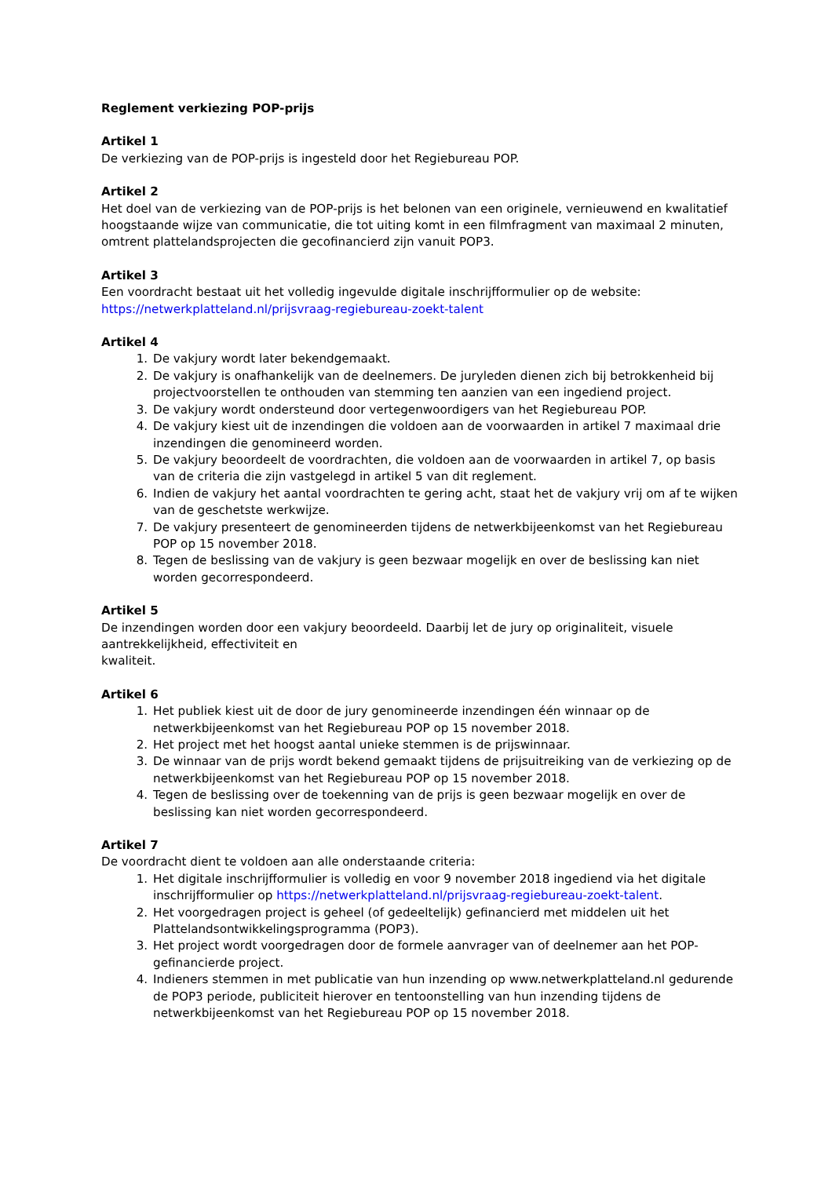Reglement verkiezing POP-prijs
Artikel 1
De verkiezing van de POP-prijs is ingesteld door het Regiebureau POP.
Artikel 2
Het doel van de verkiezing van de POP-prijs is het belonen van een originele, vernieuwend en kwalitatief hoogstaande wijze van communicatie, die tot uiting komt in een filmfragment van maximaal 2 minuten, omtrent plattelandsprojecten die gecofinancierd zijn vanuit POP3.
Artikel 3
Een voordracht bestaat uit het volledig ingevulde digitale inschrijfformulier op de website:
https://netwerkplatteland.nl/prijsvraag-regiebureau-zoekt-talent
Artikel 4
1. De vakjury wordt later bekendgemaakt.
2. De vakjury is onafhankelijk van de deelnemers. De juryleden dienen zich bij betrokkenheid bij projectvoorstellen te onthouden van stemming ten aanzien van een ingediend project.
3. De vakjury wordt ondersteund door vertegenwoordigers van het Regiebureau POP.
4. De vakjury kiest uit de inzendingen die voldoen aan de voorwaarden in artikel 7 maximaal drie inzendingen die genomineerd worden.
5. De vakjury beoordeelt de voordrachten, die voldoen aan de voorwaarden in artikel 7, op basis van de criteria die zijn vastgelegd in artikel 5 van dit reglement.
6. Indien de vakjury het aantal voordrachten te gering acht, staat het de vakjury vrij om af te wijken van de geschetste werkwijze.
7. De vakjury presenteert de genomineerden tijdens de netwerkbijeenkomst van het Regiebureau POP op 15 november 2018.
8. Tegen de beslissing van de vakjury is geen bezwaar mogelijk en over de beslissing kan niet worden gecorrespondeerd.
Artikel 5
De inzendingen worden door een vakjury beoordeeld. Daarbij let de jury op originaliteit, visuele aantrekkelijkheid, effectiviteit en
kwaliteit.
Artikel 6
1. Het publiek kiest uit de door de jury genomineerde inzendingen één winnaar op de netwerkbijeenkomst van het Regiebureau POP op 15 november 2018.
2. Het project met het hoogst aantal unieke stemmen is de prijswinnaar.
3. De winnaar van de prijs wordt bekend gemaakt tijdens de prijsuitreiking van de verkiezing op de netwerkbijeenkomst van het Regiebureau POP op 15 november 2018.
4. Tegen de beslissing over de toekenning van de prijs is geen bezwaar mogelijk en over de beslissing kan niet worden gecorrespondeerd.
Artikel 7
De voordracht dient te voldoen aan alle onderstaande criteria:
1. Het digitale inschrijfformulier is volledig en voor 9 november 2018 ingediend via het digitale inschrijfformulier op https://netwerkplatteland.nl/prijsvraag-regiebureau-zoekt-talent.
2. Het voorgedragen project is geheel (of gedeeltelijk) gefinancierd met middelen uit het Plattelandsontwikkelingsprogramma (POP3).
3. Het project wordt voorgedragen door de formele aanvrager van of deelnemer aan het POP-gefinancierde project.
4. Indieners stemmen in met publicatie van hun inzending op www.netwerkplatteland.nl gedurende de POP3 periode, publiciteit hierover en tentoonstelling van hun inzending tijdens de netwerkbijeenkomst van het Regiebureau POP op 15 november 2018.